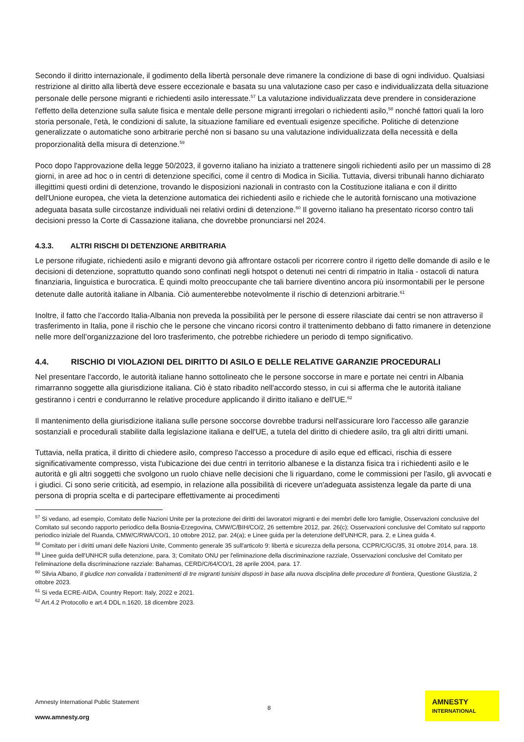Secondo il diritto internazionale, il godimento della libertà personale deve rimanere la condizione di base di ogni individuo. Qualsiasi restrizione al diritto alla libertà deve essere eccezionale e basata su una valutazione caso per caso e individualizzata della situazione personale delle persone migranti e richiedenti asilo interessate.<sup>57</sup> La valutazione individualizzata deve prendere in considerazione l'effetto della detenzione sulla salute fisica e mentale delle persone migranti irregolari o richiedenti asilo,<sup>58</sup> nonché fattori quali la loro storia personale, l'età, le condizioni di salute, la situazione familiare ed eventuali esigenze specifiche. Politiche di detenzione generalizzate o automatiche sono arbitrarie perché non si basano su una valutazione individualizzata della necessità e della proporzionalità della misura di detenzione.<sup>59</sup>
Poco dopo l'approvazione della legge 50/2023, il governo italiano ha iniziato a trattenere singoli richiedenti asilo per un massimo di 28 giorni, in aree ad hoc o in centri di detenzione specifici, come il centro di Modica in Sicilia. Tuttavia, diversi tribunali hanno dichiarato illegittimi questi ordini di detenzione, trovando le disposizioni nazionali in contrasto con la Costituzione italiana e con il diritto dell'Unione europea, che vieta la detenzione automatica dei richiedenti asilo e richiede che le autorità forniscano una motivazione adeguata basata sulle circostanze individuali nei relativi ordini di detenzione.<sup>60</sup> Il governo italiano ha presentato ricorso contro tali decisioni presso la Corte di Cassazione italiana, che dovrebbe pronunciarsi nel 2024.
4.3.3. ALTRI RISCHI DI DETENZIONE ARBITRARIA
Le persone rifugiate, richiedenti asilo e migranti devono già affrontare ostacoli per ricorrere contro il rigetto delle domande di asilo e le decisioni di detenzione, soprattutto quando sono confinati negli hotspot o detenuti nei centri di rimpatrio in Italia - ostacoli di natura finanziaria, linguistica e burocratica. È quindi molto preoccupante che tali barriere diventino ancora più insormontabili per le persone detenute dalle autorità italiane in Albania. Ciò aumenterebbe notevolmente il rischio di detenzioni arbitrarie.<sup>61</sup>
Inoltre, il fatto che l’accordo Italia-Albania non preveda la possibilità per le persone di essere rilasciate dai centri se non attraverso il trasferimento in Italia, pone il rischio che le persone che vincano ricorsi contro il trattenimento debbano di fatto rimanere in detenzione nelle more dell’organizzazione del loro trasferimento, che potrebbe richiedere un periodo di tempo significativo.
4.4. RISCHIO DI VIOLAZIONI DEL DIRITTO DI ASILO E DELLE RELATIVE GARANZIE PROCEDURALI
Nel presentare l'accordo, le autorità italiane hanno sottolineato che le persone soccorse in mare e portate nei centri in Albania rimarranno soggette alla giurisdizione italiana. Ciò è stato ribadito nell'accordo stesso, in cui si afferma che le autorità italiane gestiranno i centri e condurranno le relative procedure applicando il diritto italiano e dell'UE.<sup>62</sup>
Il mantenimento della giurisdizione italiana sulle persone soccorse dovrebbe tradursi nell'assicurare loro l'accesso alle garanzie sostanziali e procedurali stabilite dalla legislazione italiana e dell'UE, a tutela del diritto di chiedere asilo, tra gli altri diritti umani.
Tuttavia, nella pratica, il diritto di chiedere asilo, compreso l'accesso a procedure di asilo eque ed efficaci, rischia di essere significativamente compresso, vista l'ubicazione dei due centri in territorio albanese e la distanza fisica tra i richiedenti asilo e le autorità e gli altri soggetti che svolgono un ruolo chiave nelle decisioni che li riguardano, come le commissioni per l'asilo, gli avvocati e i giudici. Ci sono serie criticità, ad esempio, in relazione alla possibilità di ricevere un'adeguata assistenza legale da parte di una persona di propria scelta e di partecipare effettivamente ai procedimenti
<sup>57</sup> Si vedano, ad esempio, Comitato delle Nazioni Unite per la protezione dei diritti dei lavoratori migranti e dei membri delle loro famiglie, Osservazioni conclusive del Comitato sul secondo rapporto periodico della Bosnia-Erzegovina, CMW/C/BIH/CO/2, 26 settembre 2012, par. 26(c); Osservazioni conclusive del Comitato sul rapporto periodico iniziale del Ruanda, CMW/C/RWA/CO/1, 10 ottobre 2012, par. 24(a); e Linee guida per la detenzione dell'UNHCR, para. 2, e Linea guida 4.
<sup>58</sup> Comitato per i diritti umani delle Nazioni Unite, Commento generale 35 sull'articolo 9: libertà e sicurezza della persona, CCPR/C/GC/35, 31 ottobre 2014, para. 18.
<sup>59</sup> Linee guida dell'UNHCR sulla detenzione, para. 3; Comitato ONU per l'eliminazione della discriminazione razziale, Osservazioni conclusive del Comitato per l'eliminazione della discriminazione razziale: Bahamas, CERD/C/64/CO/1, 28 aprile 2004, para. 17.
<sup>60</sup> Silvia Albano, Il giudice non convalida i trattenimenti di tre migranti tunisini disposti in base alla nuova disciplina delle procedure di frontiera, Questione Giustizia, 2 ottobre 2023.
<sup>61</sup> Si veda ECRE-AIDA, Country Report: Italy, 2022 e 2021.
<sup>62</sup> Art.4.2 Protocollo e art.4 DDL n.1620, 18 dicembre 2023.
Amnesty International Public Statement
8
www.amnesty.org
AMNESTY
INTERNATIONAL